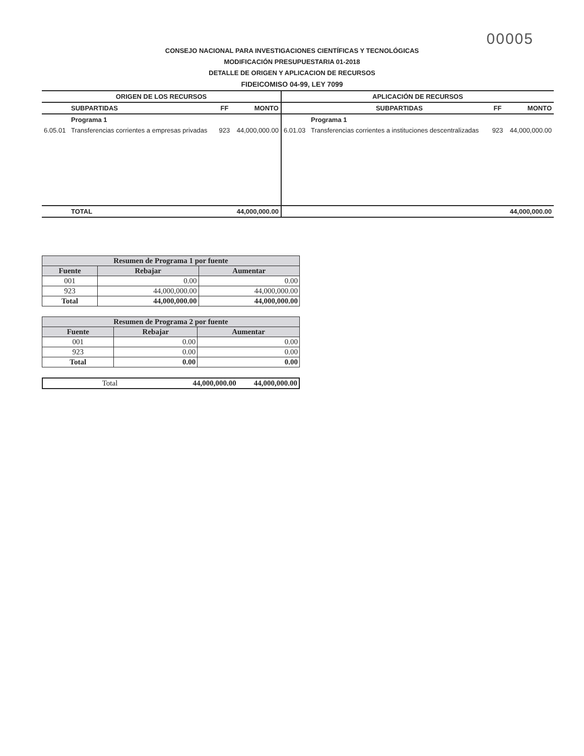00005
CONSEJO NACIONAL PARA INVESTIGACIONES CIENTÍFICAS Y TECNOLÓGICAS
MODIFICACIÓN PRESUPUESTARIA 01-2018
DETALLE DE ORIGEN Y APLICACION DE RECURSOS
FIDEICOMISO 04-99, LEY 7099
| ORIGEN DE LOS RECURSOS | | | | APLICACIÓN DE RECURSOS | | | |
| --- | --- | --- | --- | --- | --- | --- | --- |
| | SUBPARTIDAS | FF | MONTO | | SUBPARTIDAS | FF | MONTO |
| | Programa 1 | | | | Programa 1 | | |
| 6.05.01 | Transferencias corrientes a empresas privadas | 923 | 44,000,000.00 | 6.01.03 | Transferencias corrientes a instituciones descentralizadas | 923 | 44,000,000.00 |
| | TOTAL | | 44,000,000.00 | | | | 44,000,000.00 |
| Resumen de Programa 1 por fuente | | |
| --- | --- | --- |
| Fuente | Rebajar | Aumentar |
| 001 | 0.00 | 0.00 |
| 923 | 44,000,000.00 | 44,000,000.00 |
| Total | 44,000,000.00 | 44,000,000.00 |
| Resumen de Programa 2 por fuente | | |
| --- | --- | --- |
| Fuente | Rebajar | Aumentar |
| 001 | 0.00 | 0.00 |
| 923 | 0.00 | 0.00 |
| Total | 0.00 | 0.00 |
| Total | 44,000,000.00 | 44,000,000.00 |